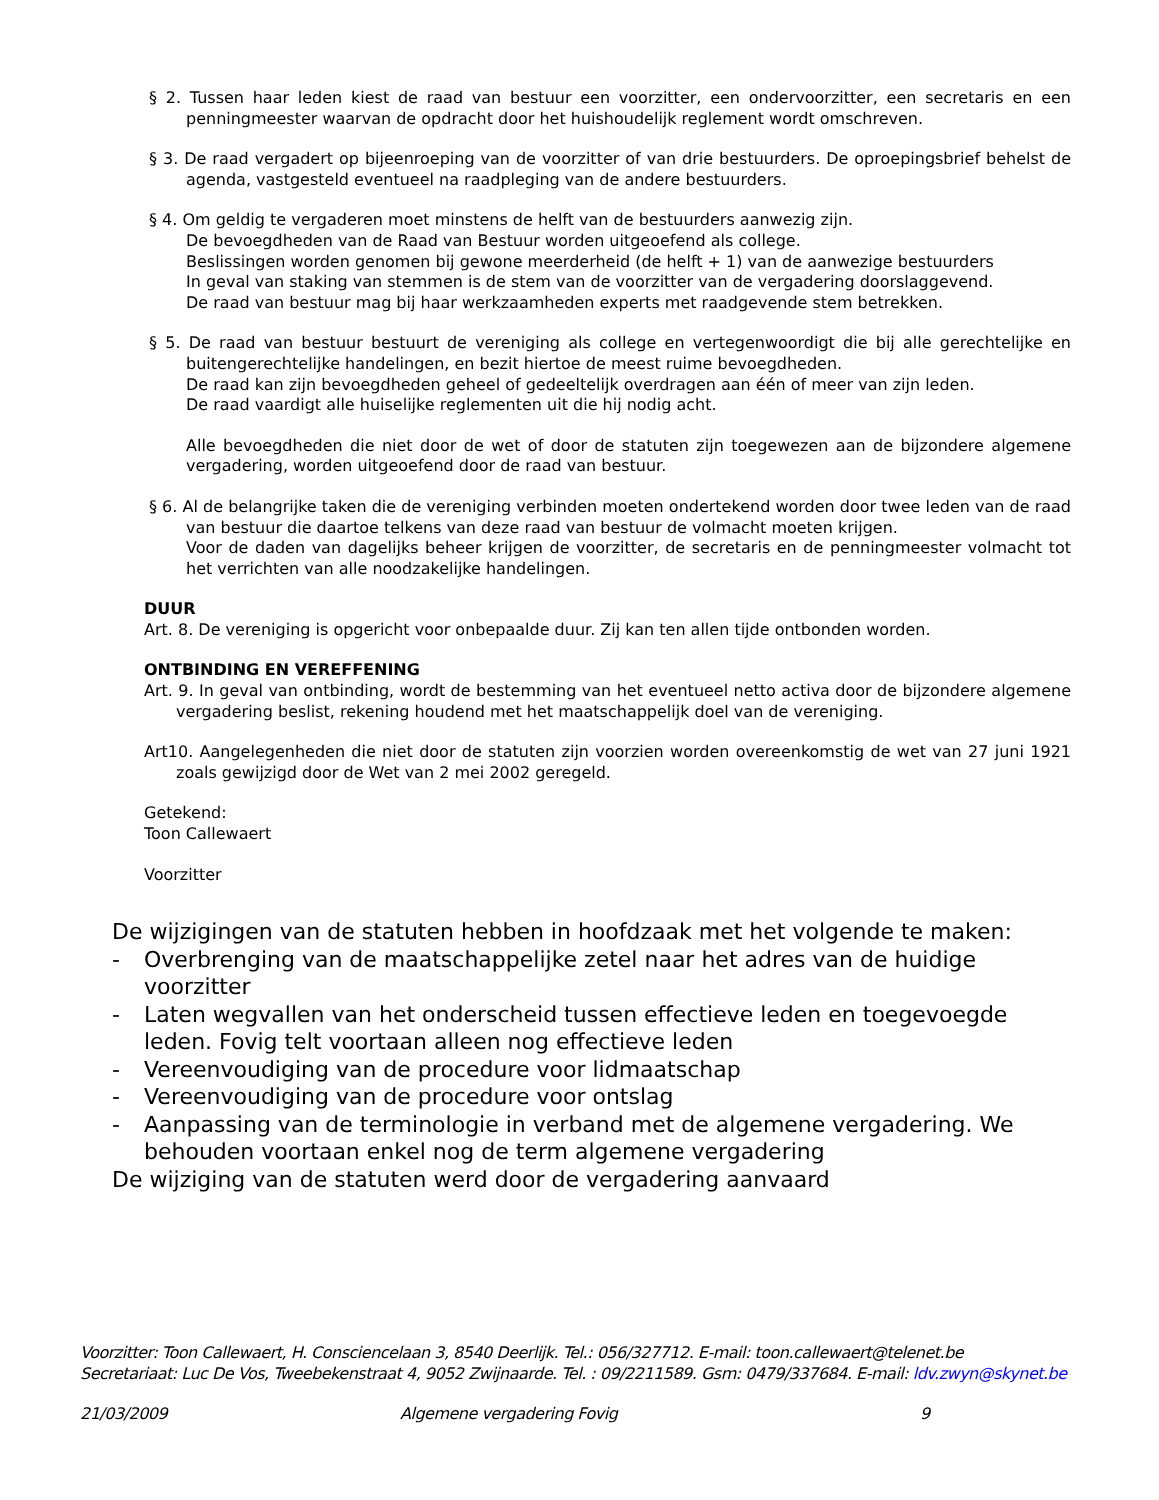§ 2. Tussen haar leden kiest de raad van bestuur een voorzitter, een ondervoorzitter, een secretaris en een penningmeester waarvan de opdracht door het huishoudelijk reglement wordt omschreven.
§ 3. De raad vergadert op bijeenroeping van de voorzitter of van drie bestuurders. De oproepingsbrief behelst de agenda, vastgesteld eventueel na raadpleging van de andere bestuurders.
§ 4. Om geldig te vergaderen moet minstens de helft van de bestuurders aanwezig zijn.
De bevoegdheden van de Raad van Bestuur worden uitgeoefend als college.
Beslissingen worden genomen bij gewone meerderheid (de helft + 1) van de aanwezige bestuurders
In geval van staking van stemmen is de stem van de voorzitter van de vergadering doorslaggevend.
De raad van bestuur mag bij haar werkzaamheden experts met raadgevende stem betrekken.
§ 5. De raad van bestuur bestuurt de vereniging als college en vertegenwoordigt die bij alle gerechtelijke en buitengerechtelijke handelingen, en bezit hiertoe de meest ruime bevoegdheden.
De raad kan zijn bevoegdheden geheel of gedeeltelijk overdragen aan één of meer van zijn leden.
De raad vaardigt alle huiselijke reglementen uit die hij nodig acht.
Alle bevoegdheden die niet door de wet of door de statuten zijn toegewezen aan de bijzondere algemene vergadering, worden uitgeoefend door de raad van bestuur.
§ 6. Al de belangrijke taken die de vereniging verbinden moeten ondertekend worden door twee leden van de raad van bestuur die daartoe telkens van deze raad van bestuur de volmacht moeten krijgen.
Voor de daden van dagelijks beheer krijgen de voorzitter, de secretaris en de penningmeester volmacht tot het verrichten van alle noodzakelijke handelingen.
DUUR
Art. 8. De vereniging is opgericht voor onbepaalde duur. Zij kan ten allen tijde ontbonden worden.
ONTBINDING EN VEREFFENING
Art. 9. In geval van ontbinding, wordt de bestemming van het eventueel netto activa door de bijzondere algemene vergadering beslist, rekening houdend met het maatschappelijk doel van de vereniging.
Art10. Aangelegenheden die niet door de statuten zijn voorzien worden overeenkomstig de wet van 27 juni 1921 zoals gewijzigd door de Wet van 2 mei 2002 geregeld.
Getekend:
Toon Callewaert
Voorzitter
De wijzigingen van de statuten hebben in hoofdzaak met het volgende te maken:
- Overbrenging van de maatschappelijke zetel naar het adres van de huidige voorzitter
- Laten wegvallen van het onderscheid tussen effectieve leden en toegevoegde leden. Fovig telt voortaan alleen nog effectieve leden
- Vereenvoudiging van de procedure voor lidmaatschap
- Vereenvoudiging van de procedure voor ontslag
- Aanpassing van de terminologie in verband met de algemene vergadering. We behouden voortaan enkel nog de term algemene vergadering
De wijziging van de statuten werd door de vergadering aanvaard
Voorzitter: Toon Callewaert, H. Consciencelaan 3, 8540 Deerlijk. Tel.: 056/327712. E-mail: toon.callewaert@telenet.be
Secretariaat: Luc De Vos, Tweebekenstraat 4, 9052 Zwijnaarde. Tel. : 09/2211589. Gsm: 0479/337684. E-mail: ldv.zwyn@skynet.be
21/03/2009 Algemene vergadering Fovig 9